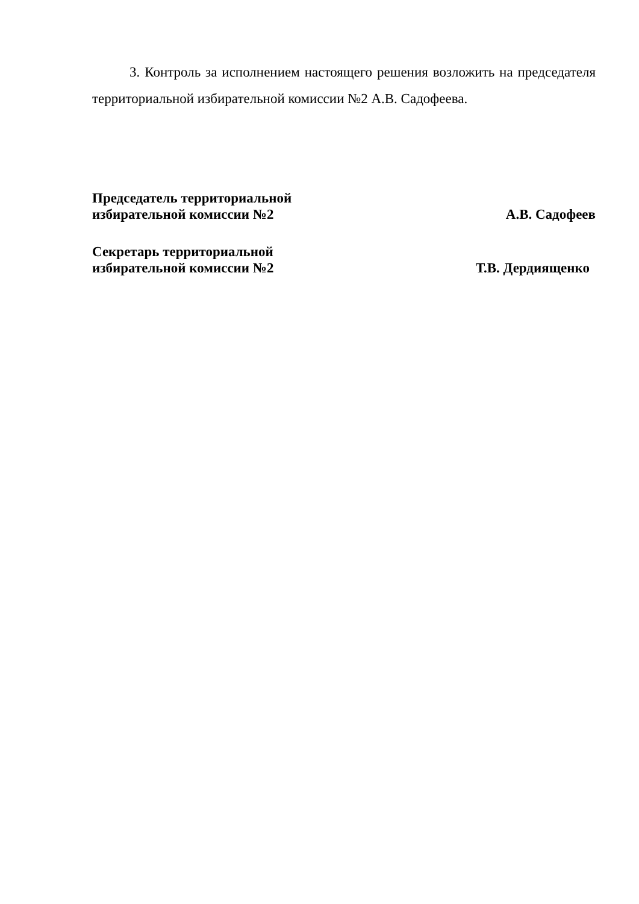3. Контроль за исполнением настоящего решения возложить на председателя территориальной избирательной комиссии №2 А.В. Садофеева.
Председатель территориальной
избирательной комиссии №2
А.В. Садофеев
Секретарь территориальной
избирательной комиссии №2
Т.В. Дердиященко